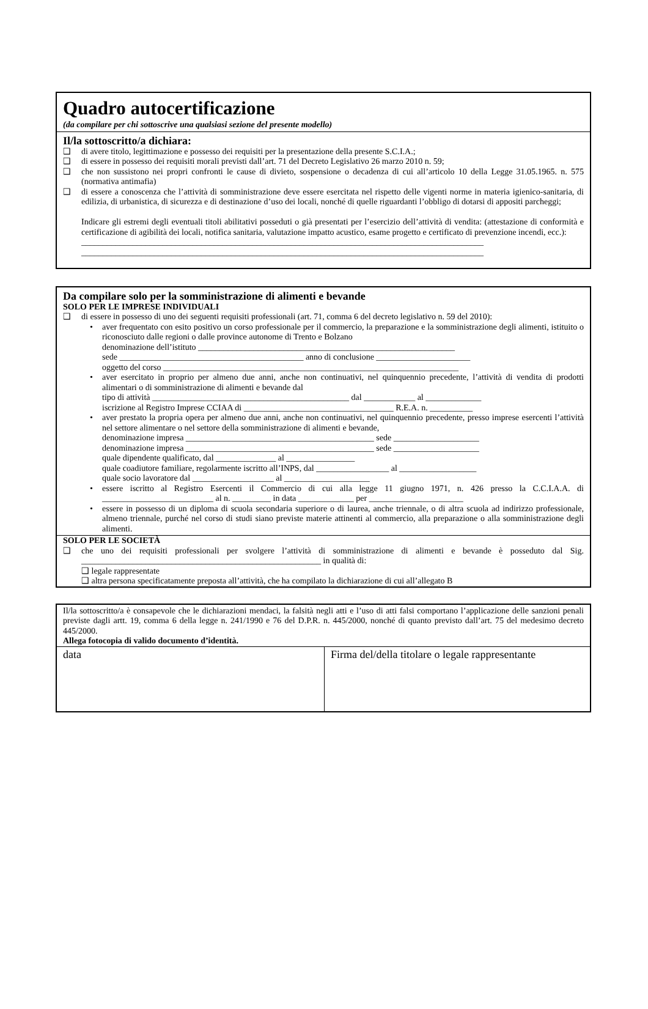Quadro autocertificazione
(da compilare per chi sottoscrive una qualsiasi sezione del presente modello)
Il/la sottoscritto/a dichiara:
❑ di avere titolo, legittimazione e possesso dei requisiti per la presentazione della presente S.C.I.A.;
❑ di essere in possesso dei requisiti morali previsti dall’art. 71 del Decreto Legislativo 26 marzo 2010 n. 59;
❑ che non sussistono nei propri confronti le cause di divieto, sospensione o decadenza di cui all’articolo 10 della Legge 31.05.1965. n. 575 (normativa antimafia)
❑ di essere a conoscenza che l’attività di somministrazione deve essere esercitata nel rispetto delle vigenti norme in materia igienico-sanitaria, di edilizia, di urbanistica, di sicurezza e di destinazione d’uso dei locali, nonché di quelle riguardanti l’obbligo di dotarsi di appositi parcheggi;
Indicare gli estremi degli eventuali titoli abilitativi posseduti o già presentati per l’esercizio dell’attività di vendita: (attestazione di conformità e certificazione di agibilità dei locali, notifica sanitaria, valutazione impatto acustico, esame progetto e certificato di prevenzione incendi, ecc.):
______________________________________________________________________________________________
______________________________________________________________________________________________
Da compilare solo per la somministrazione di alimenti e bevande
SOLO PER LE IMPRESE INDIVIDUALI
❑ di essere in possesso di uno dei seguenti requisiti professionali (art. 71, comma 6 del decreto legislativo n. 59 del 2010):
• aver frequentato con esito positivo un corso professionale per il commercio, la preparazione e la somministrazione degli alimenti, istituito o riconosciuto dalle regioni o dalle province autonome di Trento e Bolzano
denominazione dell’istituto ____________________________________________________________
sede ___________________________________________ anno di conclusione ______________________
oggetto del corso _____________________________________________________________________
• aver esercitato in proprio per almeno due anni, anche non continuativi, nel quinquennio precedente, l’attività di vendita di prodotti alimentari o di somministrazione di alimenti e bevande dal
tipo di attività ______________________________________________ dal ____________ al _____________
iscrizione al Registro Imprese CCIAA di ___________________________________ R.E.A. n. __________
• aver prestato la propria opera per almeno due anni, anche non continuativi, nel quinquennio precedente, presso imprese esercenti l’attività nel settore alimentare o nel settore della somministrazione di alimenti e bevande,
denominazione impresa ____________________________________________ sede ____________________
denominazione impresa ____________________________________________ sede ____________________
quale dipendente qualificato, dal ______________ al ________________
quale coadiutore familiare, regolarmente iscritto all’INPS, dal _________________ al __________________
quale socio lavoratore dal ___________________ al ____________________
• essere iscritto al Registro Esercenti il Commercio di cui alla legge 11 giugno 1971, n. 426 presso la C.C.I.A.A. di __________________________ al n. _________ in data _____________ per ______________________
• essere in possesso di un diploma di scuola secondaria superiore o di laurea, anche triennale, o di altra scuola ad indirizzo professionale, almeno triennale, purché nel corso di studi siano previste materie attinenti al commercio, alla preparazione o alla somministrazione degli alimenti.
SOLO PER LE SOCIETÀ
❑ che uno dei requisiti professionali per svolgere l’attività di somministrazione di alimenti e bevande è posseduto dal Sig. ________________________________________________________ in qualità di:
❑ legale rappresentate
❑ altra persona specificatamente preposta all’attività, che ha compilato la dichiarazione di cui all’allegato B
Il/la sottoscritto/a è consapevole che le dichiarazioni mendaci, la falsità negli atti e l’uso di atti falsi comportano l’applicazione delle sanzioni penali previste dagli artt. 19, comma 6 della legge n. 241/1990 e 76 del D.P.R. n. 445/2000, nonché di quanto previsto dall’art. 75 del medesimo decreto 445/2000.
Allega fotocopia di valido documento d’identità.
data Firma del/della titolare o legale rappresentante